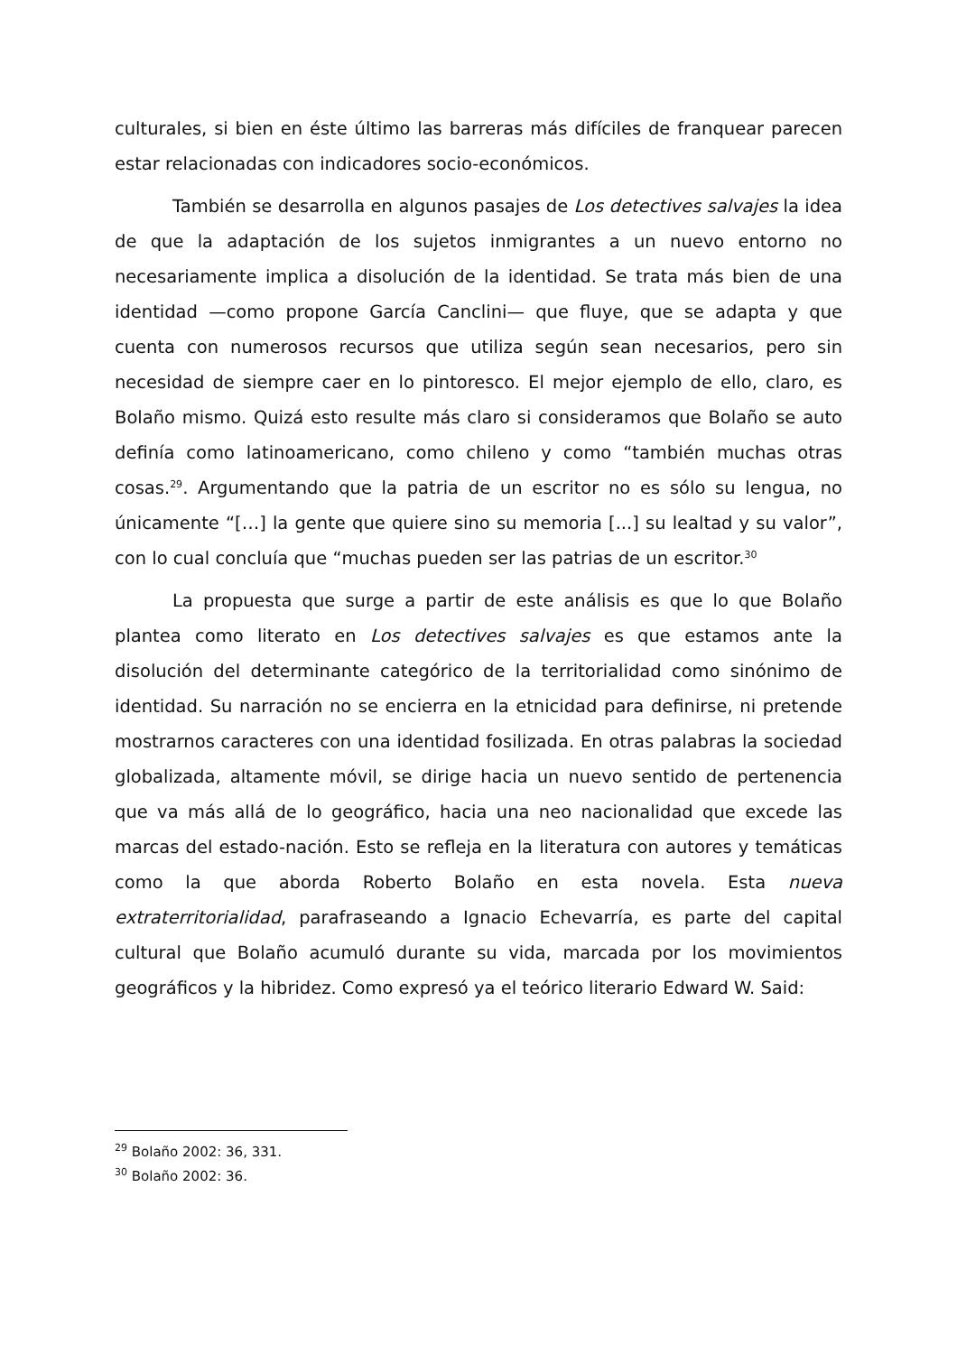culturales, si bien en éste último las barreras más difíciles de franquear parecen estar relacionadas con indicadores socio-económicos.
También se desarrolla en algunos pasajes de Los detectives salvajes la idea de que la adaptación de los sujetos inmigrantes a un nuevo entorno no necesariamente implica a disolución de la identidad. Se trata más bien de una identidad —como propone García Canclini— que fluye, que se adapta y que cuenta con numerosos recursos que utiliza según sean necesarios, pero sin necesidad de siempre caer en lo pintoresco. El mejor ejemplo de ello, claro, es Bolaño mismo. Quizá esto resulte más claro si consideramos que Bolaño se auto definía como latinoamericano, como chileno y como “también muchas otras cosas.<sup>29</sup>. Argumentando que la patria de un escritor no es sólo su lengua, no únicamente “[…] la gente que quiere sino su memoria [...] su lealtad y su valor”, con lo cual concluía que “muchas pueden ser las patrias de un escritor.<sup>30</sup>
La propuesta que surge a partir de este análisis es que lo que Bolaño plantea como literato en Los detectives salvajes es que estamos ante la disolución del determinante categórico de la territorialidad como sinónimo de identidad. Su narración no se encierra en la etnicidad para definirse, ni pretende mostrarnos caracteres con una identidad fosilizada. En otras palabras la sociedad globalizada, altamente móvil, se dirige hacia un nuevo sentido de pertenencia que va más allá de lo geográfico, hacia una neo nacionalidad que excede las marcas del estado-nación. Esto se refleja en la literatura con autores y temáticas como la que aborda Roberto Bolaño en esta novela. Esta nueva extraterritorialidad, parafraseando a Ignacio Echevarría, es parte del capital cultural que Bolaño acumuló durante su vida, marcada por los movimientos geográficos y la hibridez. Como expresó ya el teórico literario Edward W. Said:
<sup>29</sup> Bolaño 2002: 36, 331.
<sup>30</sup> Bolaño 2002: 36.